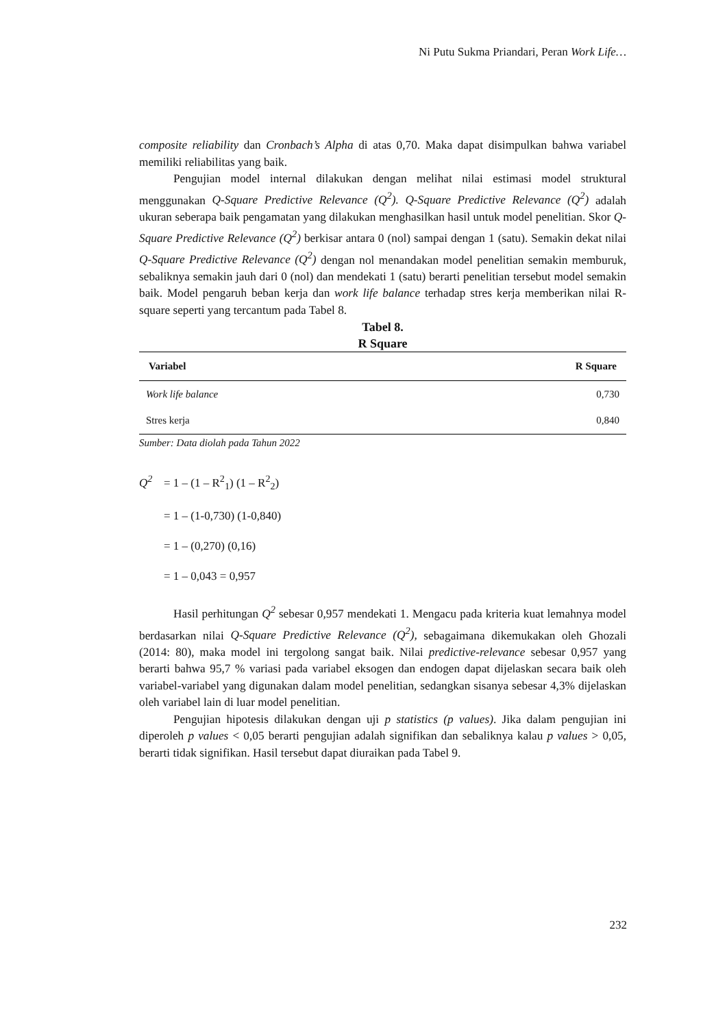Ni Putu Sukma Priandari, Peran Work Life…
composite reliability dan Cronbach’s Alpha di atas 0,70. Maka dapat disimpulkan bahwa variabel memiliki reliabilitas yang baik.
Pengujian model internal dilakukan dengan melihat nilai estimasi model struktural menggunakan Q-Square Predictive Relevance (Q<sup>2</sup>). Q-Square Predictive Relevance (Q<sup>2</sup>) adalah ukuran seberapa baik pengamatan yang dilakukan menghasilkan hasil untuk model penelitian. Skor Q-Square Predictive Relevance (Q<sup>2</sup>) berkisar antara 0 (nol) sampai dengan 1 (satu). Semakin dekat nilai Q-Square Predictive Relevance (Q<sup>2</sup>) dengan nol menandakan model penelitian semakin memburuk, sebaliknya semakin jauh dari 0 (nol) dan mendekati 1 (satu) berarti penelitian tersebut model semakin baik. Model pengaruh beban kerja dan work life balance terhadap stres kerja memberikan nilai R-square seperti yang tercantum pada Tabel 8.
Tabel 8.
R Square
| Variabel | R Square |
| --- | --- |
| Work life balance | 0,730 |
| Stres kerja | 0,840 |
Sumber: Data diolah pada Tahun 2022
Q<sup>2</sup> = 1 – (1 – R<sup>2</sup><sub>1</sub>) (1 – R<sup>2</sup><sub>2</sub>)
= 1 – (1-0,730) (1-0,840)
= 1 – (0,270) (0,16)
= 1 – 0,043 = 0,957
Hasil perhitungan Q<sup>2</sup> sebesar 0,957 mendekati 1. Mengacu pada kriteria kuat lemahnya model berdasarkan nilai Q-Square Predictive Relevance (Q<sup>2</sup>), sebagaimana dikemukakan oleh Ghozali (2014: 80), maka model ini tergolong sangat baik. Nilai predictive-relevance sebesar 0,957 yang berarti bahwa 95,7 % variasi pada variabel eksogen dan endogen dapat dijelaskan secara baik oleh variabel-variabel yang digunakan dalam model penelitian, sedangkan sisanya sebesar 4,3% dijelaskan oleh variabel lain di luar model penelitian.
Pengujian hipotesis dilakukan dengan uji p statistics (p values). Jika dalam pengujian ini diperoleh p values < 0,05 berarti pengujian adalah signifikan dan sebaliknya kalau p values > 0,05, berarti tidak signifikan. Hasil tersebut dapat diuraikan pada Tabel 9.
232